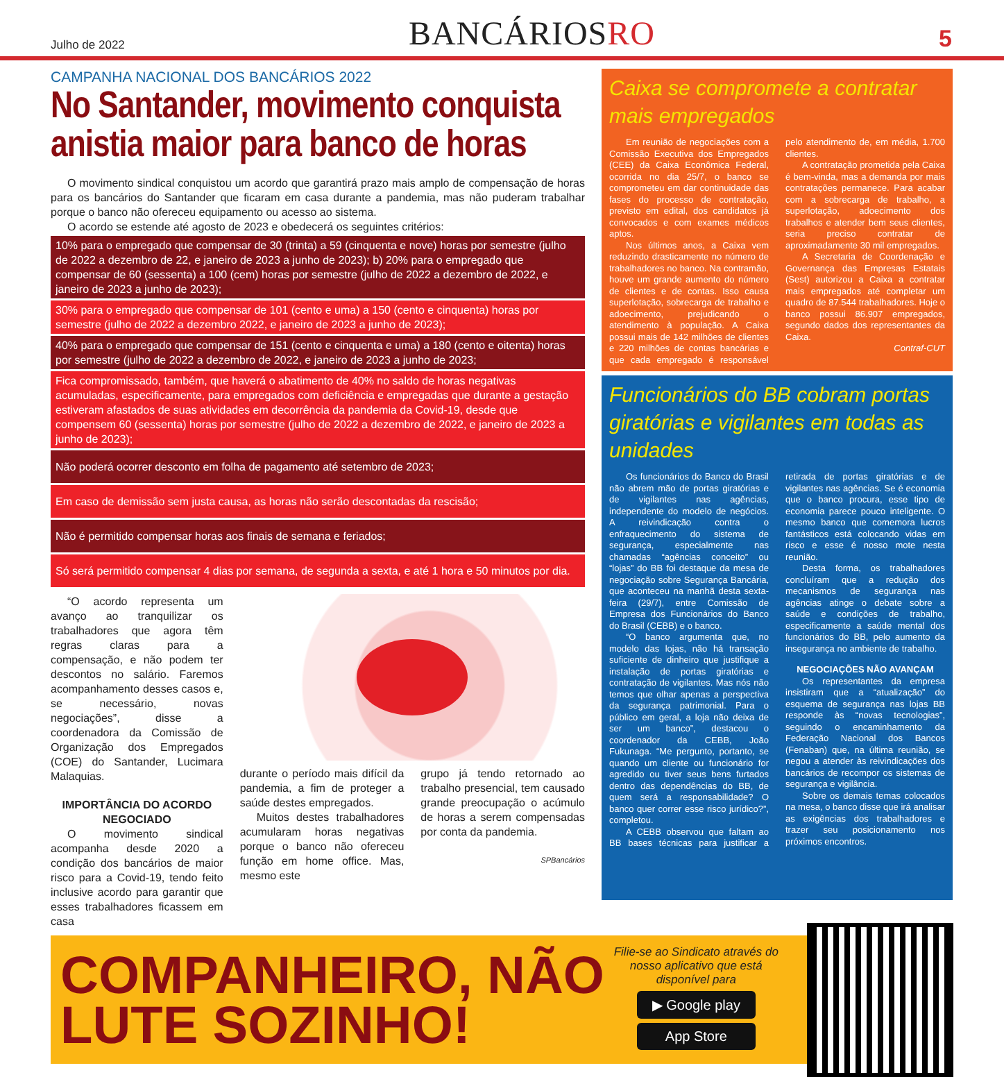Julho de 2022 BANCÁRIOSRO 5
CAMPANHA NACIONAL DOS BANCÁRIOS 2022
No Santander, movimento conquista anistia maior para banco de horas
O movimento sindical conquistou um acordo que garantirá prazo mais amplo de compensação de horas para os bancários do Santander que ficaram em casa durante a pandemia, mas não puderam trabalhar porque o banco não ofereceu equipamento ou acesso ao sistema.
O acordo se estende até agosto de 2023 e obedecerá os seguintes critérios:
10% para o empregado que compensar de 30 (trinta) a 59 (cinquenta e nove) horas por semestre (julho de 2022 a dezembro de 22, e janeiro de 2023 a junho de 2023); b) 20% para o empregado que compensar de 60 (sessenta) a 100 (cem) horas por semestre (julho de 2022 a dezembro de 2022, e janeiro de 2023 a junho de 2023);
30% para o empregado que compensar de 101 (cento e uma) a 150 (cento e cinquenta) horas por semestre (julho de 2022 a dezembro 2022, e janeiro de 2023 a junho de 2023);
40% para o empregado que compensar de 151 (cento e cinquenta e uma) a 180 (cento e oitenta) horas por semestre (julho de 2022 a dezembro de 2022, e janeiro de 2023 a junho de 2023;
Fica compromissado, também, que haverá o abatimento de 40% no saldo de horas negativas acumuladas, especificamente, para empregados com deficiência e empregadas que durante a gestação estiveram afastados de suas atividades em decorrência da pandemia da Covid-19, desde que compensem 60 (sessenta) horas por semestre (julho de 2022 a dezembro de 2022, e janeiro de 2023 a junho de 2023);
Não poderá ocorrer desconto em folha de pagamento até setembro de 2023;
Em caso de demissão sem justa causa, as horas não serão descontadas da rescisão;
Não é permitido compensar horas aos finais de semana e feriados;
Só será permitido compensar 4 dias por semana, de segunda a sexta, e até 1 hora e 50 minutos por dia.
“O acordo representa um avanço ao tranquilizar os trabalhadores que agora têm regras claras para a compensação, e não podem ter descontos no salário. Faremos acompanhamento desses casos e, se necessário, novas negociações”, disse a coordenadora da Comissão de Organização dos Empregados (COE) do Santander, Lucimara Malaquias.
IMPORTÂNCIA DO ACORDO NEGOCIADO
O movimento sindical acompanha desde 2020 a condição dos bancários de maior risco para a Covid-19, tendo feito inclusive acordo para garantir que esses trabalhadores ficassem em casa
durante o período mais difícil da pandemia, a fim de proteger a saúde destes empregados.
Muitos destes trabalhadores acumularam horas negativas porque o banco não ofereceu função em home office. Mas, mesmo este
grupo já tendo retornado ao trabalho presencial, tem causado grande preocupação o acúmulo de horas a serem compensadas por conta da pandemia.
SPBancários
Caixa se compromete a contratar mais empregados
Em reunião de negociações com a Comissão Executiva dos Empregados (CEE) da Caixa Econômica Federal, ocorrida no dia 25/7, o banco se comprometeu em dar continuidade das fases do processo de contratação, previsto em edital, dos candidatos já convocados e com exames médicos aptos.
Nos últimos anos, a Caixa vem reduzindo drasticamente no número de trabalhadores no banco. Na contramão, houve um grande aumento do número de clientes e de contas. Isso causa superlotação, sobrecarga de trabalho e adoecimento, prejudicando o atendimento à população. A Caixa possui mais de 142 milhões de clientes e 220 milhões de contas bancárias e que cada empregado é responsável pelo atendimento de, em média, 1.700 clientes.
A contratação prometida pela Caixa é bem-vinda, mas a demanda por mais contratações permanece. Para acabar com a sobrecarga de trabalho, a superlotação, adoecimento dos trabalhos e atender bem seus clientes, seria preciso contratar de aproximadamente 30 mil empregados.
A Secretaria de Coordenação e Governança das Empresas Estatais (Sest) autorizou a Caixa a contratar mais empregados até completar um quadro de 87.544 trabalhadores. Hoje o banco possui 86.907 empregados, segundo dados dos representantes da Caixa.
Contraf-CUT
Funcionários do BB cobram portas giratórias e vigilantes em todas as unidades
Os funcionários do Banco do Brasil não abrem mão de portas giratórias e de vigilantes nas agências, independente do modelo de negócios. A reivindicação contra o enfraquecimento do sistema de segurança, especialmente nas chamadas “agências conceito” ou “lojas” do BB foi destaque da mesa de negociação sobre Segurança Bancária, que aconteceu na manhã desta sexta-feira (29/7), entre Comissão de Empresa dos Funcionários do Banco do Brasil (CEBB) e o banco.
“O banco argumenta que, no modelo das lojas, não há transação suficiente de dinheiro que justifique a instalação de portas giratórias e contratação de vigilantes. Mas nós não temos que olhar apenas a perspectiva da segurança patrimonial. Para o público em geral, a loja não deixa de ser um banco”, destacou o coordenador da CEBB, João Fukunaga. “Me pergunto, portanto, se quando um cliente ou funcionário for agredido ou tiver seus bens furtados dentro das dependências do BB, de quem será a responsabilidade? O banco quer correr esse risco jurídico?”, completou.
A CEBB observou que faltam ao BB bases técnicas para justificar a retirada de portas giratórias e de vigilantes nas agências. Se é economia que o banco procura, esse tipo de economia parece pouco inteligente. O mesmo banco que comemora lucros fantásticos está colocando vidas em risco e esse é nosso mote nesta reunião.
Desta forma, os trabalhadores concluíram que a redução dos mecanismos de segurança nas agências atinge o debate sobre a saúde e condições de trabalho, especificamente a saúde mental dos funcionários do BB, pelo aumento da insegurança no ambiente de trabalho.
NEGOCIAÇÕES NÃO AVANÇAM
Os representantes da empresa insistiram que a “atualização” do esquema de segurança nas lojas BB responde às “novas tecnologias”, seguindo o encaminhamento da Federação Nacional dos Bancos (Fenaban) que, na última reunião, se negou a atender às reivindicações dos bancários de recompor os sistemas de segurança e vigilância.
Sobre os demais temas colocados na mesa, o banco disse que irá analisar as exigências dos trabalhadores e trazer seu posicionamento nos próximos encontros.
COMPANHEIRO, NÃO LUTE SOZINHO!
Filie-se ao Sindicato através do nosso aplicativo que está disponível para
▶ Google play
App Store